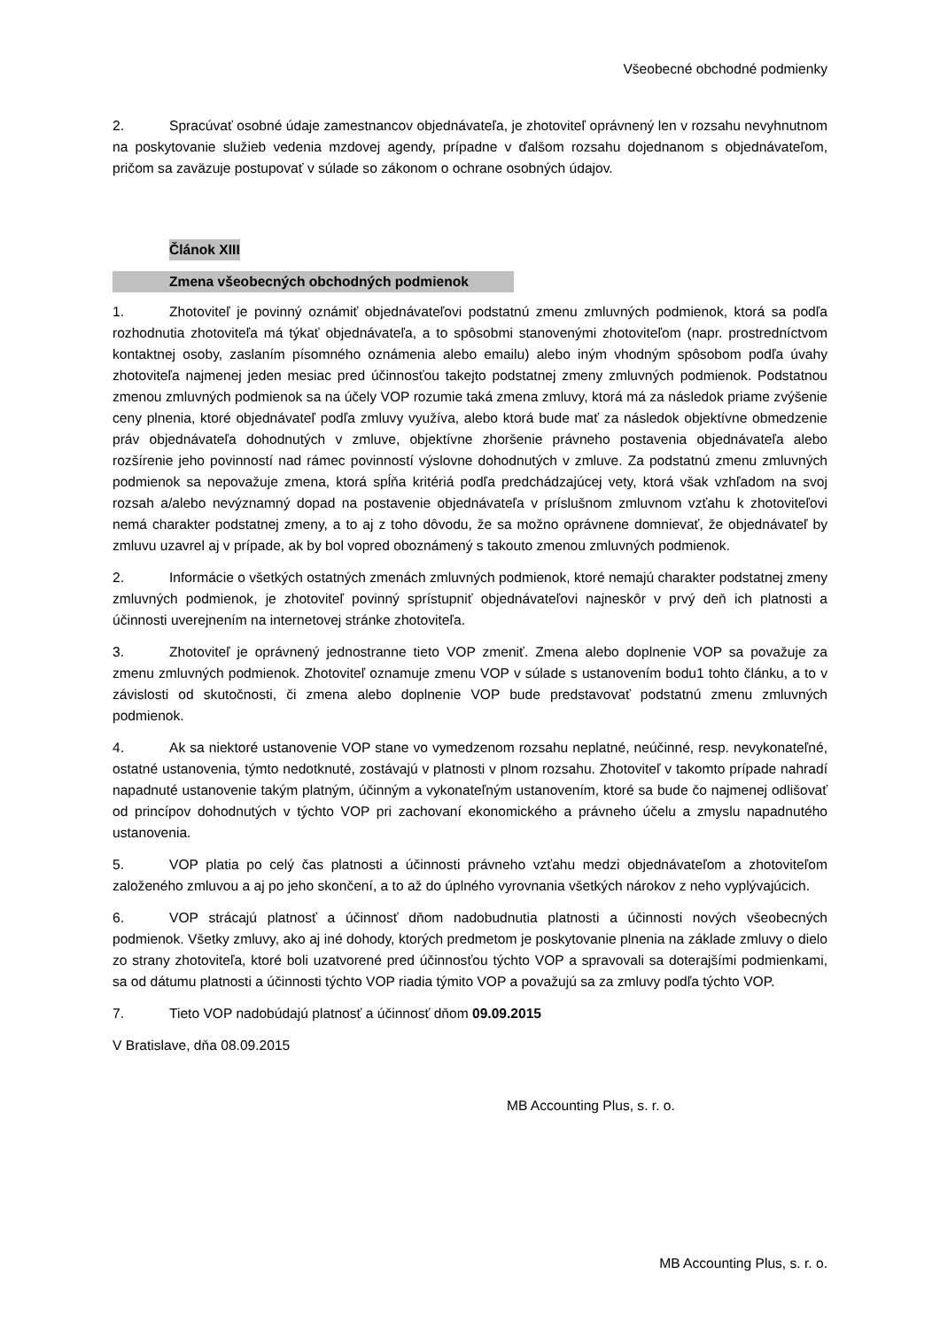Všeobecné obchodné podmienky
2. Spracúvať osobné údaje zamestnancov objednávateľa, je zhotoviteľ oprávnený len v rozsahu nevyhnutnom na poskytovanie služieb vedenia mzdovej agendy, prípadne v ďalšom rozsahu dojednanom s objednávateľom, pričom sa zaväzuje postupovať v súlade so zákonom o ochrane osobných údajov.
Článok XIII
Zmena všeobecných obchodných podmienok
1. Zhotoviteľ je povinný oznámiť objednávateľovi podstatnú zmenu zmluvných podmienok, ktorá sa podľa rozhodnutia zhotoviteľa má týkať objednávateľa, a to spôsobmi stanovenými zhotoviteľom (napr. prostredníctvom kontaktnej osoby, zaslaním písomného oznámenia alebo emailu) alebo iným vhodným spôsobom podľa úvahy zhotoviteľa najmenej jeden mesiac pred účinnosťou takejto podstatnej zmeny zmluvných podmienok. Podstatnou zmenou zmluvných podmienok sa na účely VOP rozumie taká zmena zmluvy, ktorá má za následok priame zvýšenie ceny plnenia, ktoré objednávateľ podľa zmluvy využíva, alebo ktorá bude mať za následok objektívne obmedzenie práv objednávateľa dohodnutých v zmluve, objektívne zhoršenie právneho postavenia objednávateľa alebo rozšírenie jeho povinností nad rámec povinností výslovne dohodnutých v zmluve. Za podstatnú zmenu zmluvných podmienok sa nepovažuje zmena, ktorá spĺňa kritériá podľa predchádzajúcej vety, ktorá však vzhľadom na svoj rozsah a/alebo nevýznamný dopad na postavenie objednávateľa v príslušnom zmluvnom vzťahu k zhotoviteľovi nemá charakter podstatnej zmeny, a to aj z toho dôvodu, že sa možno oprávnene domnievať, že objednávateľ by zmluvu uzavrel aj v prípade, ak by bol vopred oboznámený s takouto zmenou zmluvných podmienok.
2. Informácie o všetkých ostatných zmenách zmluvných podmienok, ktoré nemajú charakter podstatnej zmeny zmluvných podmienok, je zhotoviteľ povinný sprístupniť objednávateľovi najneskôr v prvý deň ich platnosti a účinnosti uverejnením na internetovej stránke zhotoviteľa.
3. Zhotoviteľ je oprávnený jednostranne tieto VOP zmeniť. Zmena alebo doplnenie VOP sa považuje za zmenu zmluvných podmienok. Zhotoviteľ oznamuje zmenu VOP v súlade s ustanovením bodu1 tohto článku, a to v závislosti od skutočnosti, či zmena alebo doplnenie VOP bude predstavovať podstatnú zmenu zmluvných podmienok.
4. Ak sa niektoré ustanovenie VOP stane vo vymedzenom rozsahu neplatné, neúčinné, resp. nevykonateľné, ostatné ustanovenia, týmto nedotknuté, zostávajú v platnosti v plnom rozsahu. Zhotoviteľ v takomto prípade nahradí napadnuté ustanovenie takým platným, účinným a vykonateľným ustanovením, ktoré sa bude čo najmenej odlišovať od princípov dohodnutých v týchto VOP pri zachovaní ekonomického a právneho účelu a zmyslu napadnutého ustanovenia.
5. VOP platia po celý čas platnosti a účinnosti právneho vzťahu medzi objednávateľom a zhotoviteľom založeného zmluvou a aj po jeho skončení, a to až do úplného vyrovnania všetkých nárokov z neho vyplývajúcich.
6. VOP strácajú platnosť a účinnosť dňom nadobudnutia platnosti a účinnosti nových všeobecných podmienok. Všetky zmluvy, ako aj iné dohody, ktorých predmetom je poskytovanie plnenia na základe zmluvy o dielo zo strany zhotoviteľa, ktoré boli uzatvorené pred účinnosťou týchto VOP a spravovali sa doterajšími podmienkami, sa od dátumu platnosti a účinnosti týchto VOP riadia týmito VOP a považujú sa za zmluvy podľa týchto VOP.
7. Tieto VOP nadobúdajú platnosť a účinnosť dňom 09.09.2015
V Bratislave, dňa 08.09.2015
MB Accounting Plus, s. r. o.
MB Accounting Plus, s. r. o.